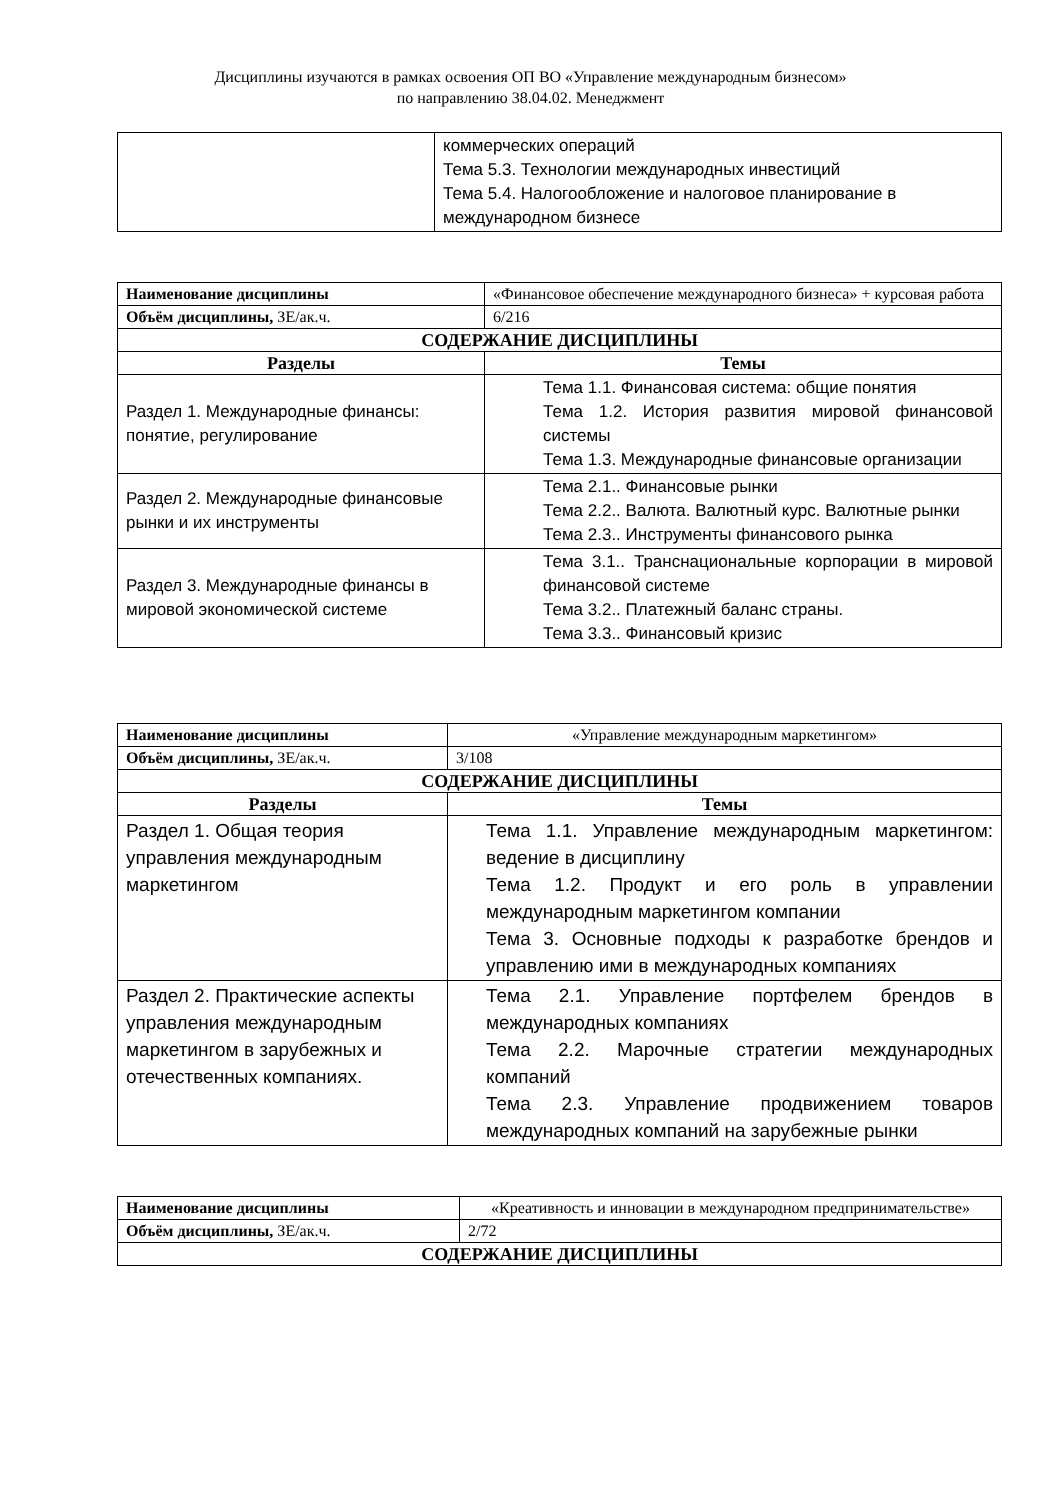Дисциплины изучаются в рамках освоения ОП ВО «Управление международным бизнесом»
по направлению 38.04.02. Менеджмент
| | коммерческих операций Тема 5.3. Технологии международных инвестиций Тема 5.4. Налогообложение и налоговое планирование в международном бизнесе |
| Наименование дисциплины | «Финансовое обеспечение международного бизнеса» + курсовая работа |
| Объём дисциплины, ЗЕ/ак.ч. | 6/216 |
| СОДЕРЖАНИЕ ДИСЦИПЛИНЫ | |
| Разделы | Темы |
| Раздел 1. Международные финансы: понятие, регулирование | Тема 1.1. Финансовая система: общие понятия Тема 1.2. История развития мировой финансовой системы Тема 1.3. Международные финансовые организации |
| Раздел 2. Международные финансовые рынки и их инструменты | Тема 2.1.. Финансовые рынки Тема 2.2.. Валюта. Валютный курс. Валютные рынки Тема 2.3.. Инструменты финансового рынка |
| Раздел 3. Международные финансы в мировой экономической системе | Тема 3.1.. Транснациональные корпорации в мировой финансовой системе Тема 3.2.. Платежный баланс страны. Тема 3.3.. Финансовый кризис |
| Наименование дисциплины | «Управление международным маркетингом» |
| Объём дисциплины, ЗЕ/ак.ч. | 3/108 |
| СОДЕРЖАНИЕ ДИСЦИПЛИНЫ | |
| Разделы | Темы |
| Раздел 1. Общая теория управления международным маркетингом | Тема 1.1. Управление международным маркетингом: ведение в дисциплину Тема 1.2. Продукт и его роль в управлении международным маркетингом компании Тема 3. Основные подходы к разработке брендов и управлению ими в международных компаниях |
| Раздел 2. Практические аспекты управления международным маркетингом в зарубежных и отечественных компаниях. | Тема 2.1. Управление портфелем брендов в международных компаниях Тема 2.2. Марочные стратегии международных компаний Тема 2.3. Управление продвижением товаров международных компаний на зарубежные рынки |
| Наименование дисциплины | «Креативность и инновации в международном предпринимательстве» |
| Объём дисциплины, ЗЕ/ак.ч. | 2/72 |
| СОДЕРЖАНИЕ ДИСЦИПЛИНЫ | |